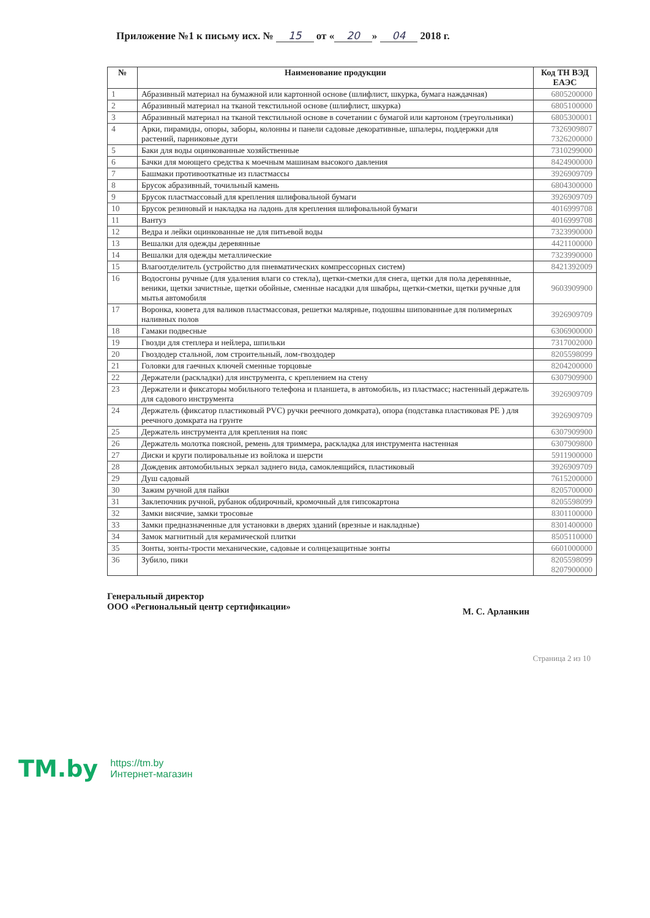Приложение №1 к письму исх. № 15 от « 20 » 04 2018 г.
| № | Наименование продукции | Код ТН ВЭД ЕАЭС |
| --- | --- | --- |
| 1 | Абразивный материал на бумажной или картонной основе (шлифлист, шкурка, бумага наждачная) | 6805200000 |
| 2 | Абразивный материал на тканой текстильной основе (шлифлист, шкурка) | 6805100000 |
| 3 | Абразивный материал на тканой текстильной основе в сочетании с бумагой или картоном (треугольники) | 6805300001 |
| 4 | Арки, пирамиды, опоры, заборы, колонны и панели садовые декоративные, шпалеры, поддержки для растений, парниковые дуги | 7326909807 7326200000 |
| 5 | Баки для воды оцинкованные хозяйственные | 7310299000 |
| 6 | Бачки для моющего средства к моечным машинам высокого давления | 8424900000 |
| 7 | Башмаки противооткатные из пластмассы | 3926909709 |
| 8 | Брусок абразивный, точильный камень | 6804300000 |
| 9 | Брусок пластмассовый для крепления шлифовальной бумаги | 3926909709 |
| 10 | Брусок резиновый и накладка на ладонь для крепления шлифовальной бумаги | 4016999708 |
| 11 | Вантуз | 4016999708 |
| 12 | Ведра и лейки оцинкованные не для питьевой воды | 7323990000 |
| 13 | Вешалки для одежды деревянные | 4421100000 |
| 14 | Вешалки для одежды металлические | 7323990000 |
| 15 | Влагоотделитель (устройство для пневматических компрессорных систем) | 8421392009 |
| 16 | Водосгоны ручные (для удаления влаги со стекла), щетки-сметки для снега, щетки для пола деревянные, веники, щетки зачистные, щетки обойные, сменные насадки для швабры, щетки-сметки, щетки ручные для мытья автомобиля | 9603909900 |
| 17 | Воронка, кювета для валиков пластмассовая, решетки малярные, подошвы шипованные для полимерных наливных полов | 3926909709 |
| 18 | Гамаки подвесные | 6306900000 |
| 19 | Гвозди для степлера и нейлера, шпильки | 7317002000 |
| 20 | Гвоздодер стальной, лом строительный, лом-гвоздодер | 8205598099 |
| 21 | Головки для гаечных ключей сменные торцовые | 8204200000 |
| 22 | Держатели (раскладки) для инструмента, с креплением на стену | 6307909900 |
| 23 | Держатели и фиксаторы мобильного телефона и планшета, в автомобиль, из пластмасс; настенный держатель для садового инструмента | 3926909709 |
| 24 | Держатель (фиксатор пластиковый PVC) ручки реечного домкрата), опора (подставка пластиковая PE ) для реечного домкрата на грунте | 3926909709 |
| 25 | Держатель инструмента для крепления на пояс | 6307909900 |
| 26 | Держатель молотка поясной, ремень для триммера, раскладка для инструмента настенная | 6307909800 |
| 27 | Диски и круги полировальные из войлока и шерсти | 5911900000 |
| 28 | Дождевик автомобильных зеркал заднего вида, самоклеящийся, пластиковый | 3926909709 |
| 29 | Душ садовый | 7615200000 |
| 30 | Зажим ручной для пайки | 8205700000 |
| 31 | Заклепочник ручной, рубанок обдирочный, кромочный для гипсокартона | 8205598099 |
| 32 | Замки висячие, замки тросовые | 8301100000 |
| 33 | Замки предназначенные для установки в дверях зданий (врезные и накладные) | 8301400000 |
| 34 | Замок магнитный для керамической плитки | 8505110000 |
| 35 | Зонты, зонты-трости механические, садовые и солнцезащитные зонты | 6601000000 |
| 36 | Зубило, пики | 8205598099 8207900000 |
Генеральный директор
ООО «Региональный центр сертификации»
М. С. Арланкин
Страница 2 из 10
TM.by
https://tm.by
Интернет-магазин